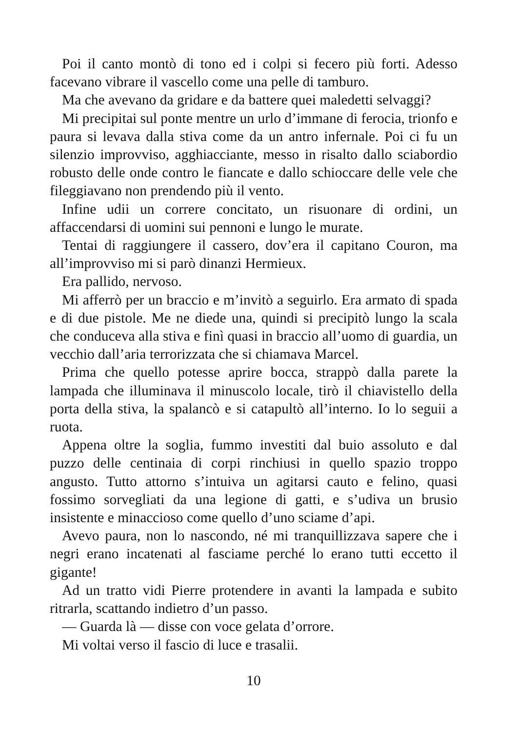Poi il canto montò di tono ed i colpi si fecero più forti. Adesso facevano vibrare il vascello come una pelle di tamburo.
Ma che avevano da gridare e da battere quei maledetti selvaggi?
Mi precipitai sul ponte mentre un urlo d’immane di ferocia, trionfo e paura si levava dalla stiva come da un antro infernale. Poi ci fu un silenzio improvviso, agghiacciante, messo in risalto dallo sciabordio robusto delle onde contro le fiancate e dallo schioccare delle vele che fileggiavano non prendendo più il vento.
Infine udii un correre concitato, un risuonare di ordini, un affaccendarsi di uomini sui pennoni e lungo le murate.
Tentai di raggiungere il cassero, dov’era il capitano Couron, ma all’improvviso mi si parò dinanzi Hermieux.
Era pallido, nervoso.
Mi afferrò per un braccio e m’invitò a seguirlo. Era armato di spada e di due pistole. Me ne diede una, quindi si precipitò lungo la scala che conduceva alla stiva e finì quasi in braccio all’uomo di guardia, un vecchio dall’aria terrorizzata che si chiamava Marcel.
Prima che quello potesse aprire bocca, strappò dalla parete la lampada che illuminava il minuscolo locale, tirò il chiavistello della porta della stiva, la spalancò e si catapultò all’interno. Io lo seguii a ruota.
Appena oltre la soglia, fummo investiti dal buio assoluto e dal puzzo delle centinaia di corpi rinchiusi in quello spazio troppo angusto. Tutto attorno s’intuiva un agitarsi cauto e felino, quasi fossimo sorvegliati da una legione di gatti, e s’udiva un brusio insistente e minaccioso come quello d’uno sciame d’api.
Avevo paura, non lo nascondo, né mi tranquillizzava sapere che i negri erano incatenati al fasciame perché lo erano tutti eccetto il gigante!
Ad un tratto vidi Pierre protendere in avanti la lampada e subito ritrarla, scattando indietro d’un passo.
— Guarda là — disse con voce gelata d’orrore.
Mi voltai verso il fascio di luce e trasalii.
10